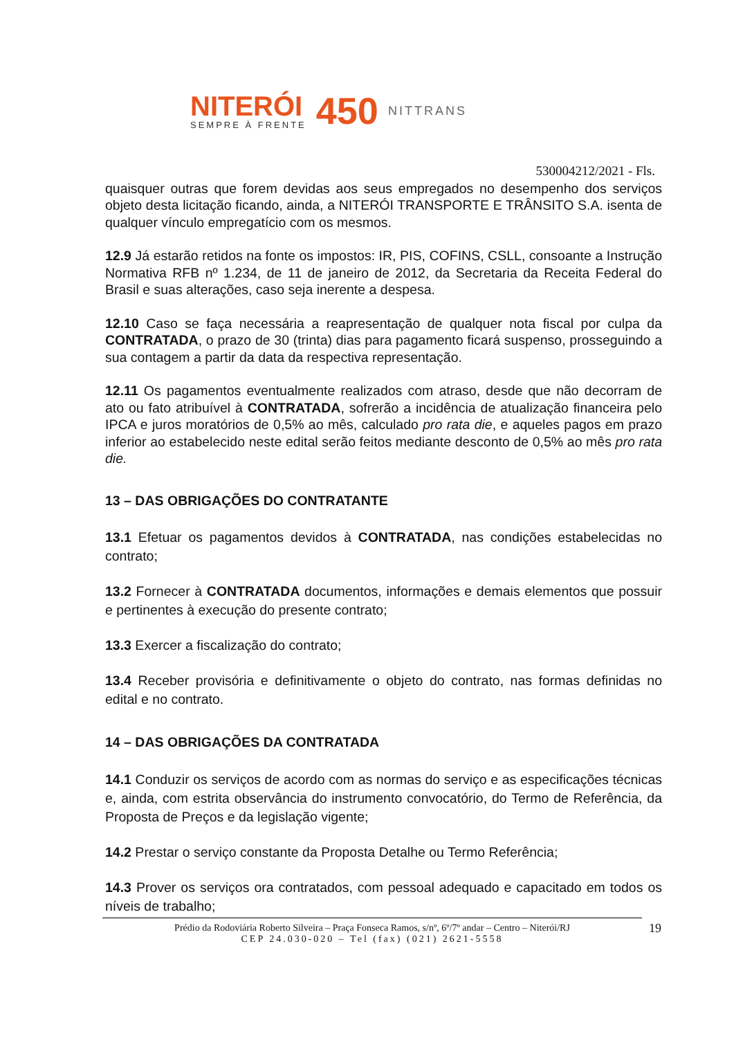NITERÓI
SEMPRE À FRENTE
450
NITTRANS
530004212/2021 - Fls.
quaisquer outras que forem devidas aos seus empregados no desempenho dos serviços objeto desta licitação ficando, ainda, a NITERÓI TRANSPORTE E TRÂNSITO S.A. isenta de qualquer vínculo empregatício com os mesmos.
12.9 Já estarão retidos na fonte os impostos: IR, PIS, COFINS, CSLL, consoante a Instrução Normativa RFB nº 1.234, de 11 de janeiro de 2012, da Secretaria da Receita Federal do Brasil e suas alterações, caso seja inerente a despesa.
12.10 Caso se faça necessária a reapresentação de qualquer nota fiscal por culpa da CONTRATADA, o prazo de 30 (trinta) dias para pagamento ficará suspenso, prosseguindo a sua contagem a partir da data da respectiva representação.
12.11 Os pagamentos eventualmente realizados com atraso, desde que não decorram de ato ou fato atribuível à CONTRATADA, sofrerão a incidência de atualização financeira pelo IPCA e juros moratórios de 0,5% ao mês, calculado pro rata die, e aqueles pagos em prazo inferior ao estabelecido neste edital serão feitos mediante desconto de 0,5% ao mês pro rata die.
13 – DAS OBRIGAÇÕES DO CONTRATANTE
13.1 Efetuar os pagamentos devidos à CONTRATADA, nas condições estabelecidas no contrato;
13.2 Fornecer à CONTRATADA documentos, informações e demais elementos que possuir e pertinentes à execução do presente contrato;
13.3 Exercer a fiscalização do contrato;
13.4 Receber provisória e definitivamente o objeto do contrato, nas formas definidas no edital e no contrato.
14 – DAS OBRIGAÇÕES DA CONTRATADA
14.1 Conduzir os serviços de acordo com as normas do serviço e as especificações técnicas e, ainda, com estrita observância do instrumento convocatório, do Termo de Referência, da Proposta de Preços e da legislação vigente;
14.2 Prestar o serviço constante da Proposta Detalhe ou Termo Referência;
14.3 Prover os serviços ora contratados, com pessoal adequado e capacitado em todos os níveis de trabalho;
Prédio da Rodoviária Roberto Silveira – Praça Fonseca Ramos, s/nº, 6º/7º andar – Centro – Niterói/RJ
CEP 24.030-020 – Tel (fax) (021) 2621-5558
19